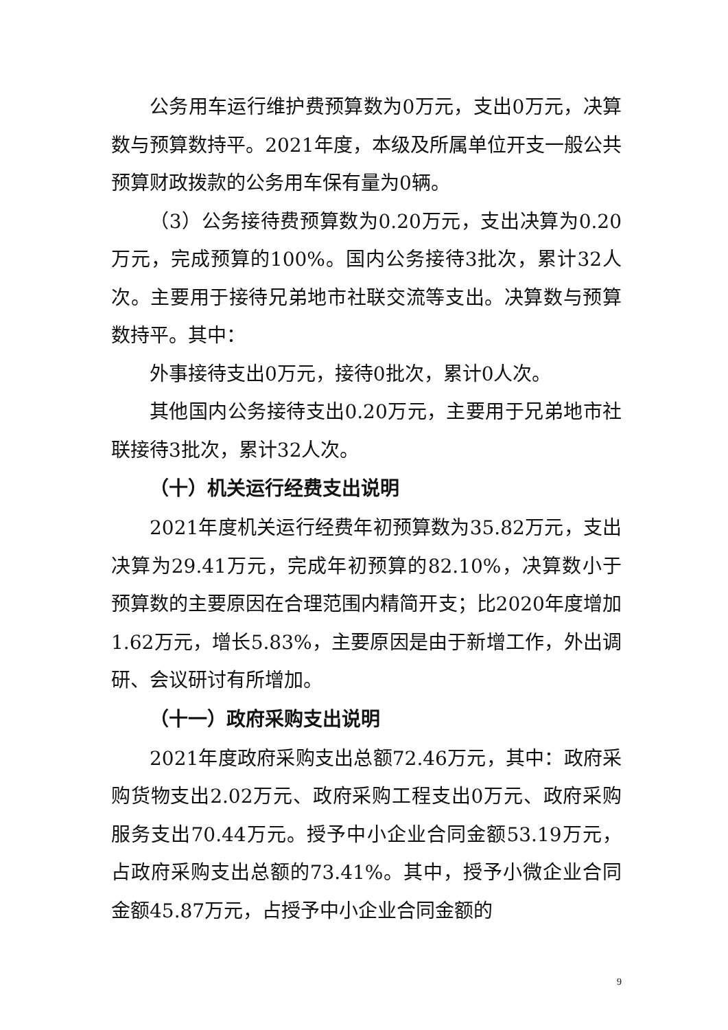公务用车运行维护费预算数为0万元，支出0万元，决算数与预算数持平。2021年度，本级及所属单位开支一般公共预算财政拨款的公务用车保有量为0辆。
（3）公务接待费预算数为0.20万元，支出决算为0.20万元，完成预算的100%。国内公务接待3批次，累计32人次。主要用于接待兄弟地市社联交流等支出。决算数与预算数持平。其中：
外事接待支出0万元，接待0批次，累计0人次。
其他国内公务接待支出0.20万元，主要用于兄弟地市社联接待3批次，累计32人次。
（十）机关运行经费支出说明
2021年度机关运行经费年初预算数为35.82万元，支出决算为29.41万元，完成年初预算的82.10%，决算数小于预算数的主要原因在合理范围内精简开支；比2020年度增加1.62万元，增长5.83%，主要原因是由于新增工作，外出调研、会议研讨有所增加。
（十一）政府采购支出说明
2021年度政府采购支出总额72.46万元，其中：政府采购货物支出2.02万元、政府采购工程支出0万元、政府采购服务支出70.44万元。授予中小企业合同金额53.19万元，占政府采购支出总额的73.41%。其中，授予小微企业合同金额45.87万元，占授予中小企业合同金额的
9